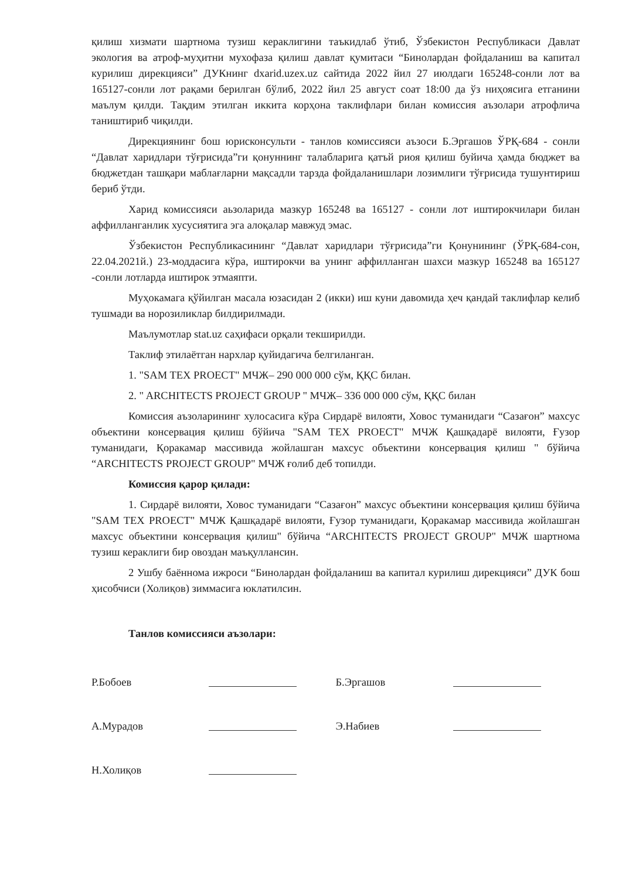қилиш хизмати шартнома тузиш кераклигини таъкидлаб ўтиб, Ўзбекистон Республикаси Давлат экология ва атроф-муҳитни мухофаза қилиш давлат қумитаси “Бинолардан фойдаланиш ва капитал курилиш дирекцияси” ДУКнинг dxarid.uzex.uz сайтида 2022 йил 27 июлдаги 165248-сонли лот ва 165127-сонли лот рақами берилган бўлиб, 2022 йил 25 август соат 18:00 да ўз ниҳоясига етганини маълум қилди. Тақдим этилган иккита корҳона таклифлари билан комиссия аъзолари атрофлича таништириб чиқилди.
Дирекциянинг бош юрисконсульти - танлов комиссияси аъзоси Б.Эргашов ЎРҚ-684 - сонли “Давлат харидлари тўғрисида”ги қонуннинг талабларига қатъй риоя қилиш буйича ҳамда бюджет ва бюджетдан ташқари маблағларни мақсадли тарзда фойдаланишлари лозимлиги тўғрисида тушунтириш бериб ўтди.
Харид комиссияси аьзоларида мазкур 165248 ва 165127 - сонли лот иштирокчилари билан аффилланганлик хусусиятига эга алоқалар мавжуд эмас.
Ўзбекистон Республикасининг “Давлат харидлари тўғрисида”ги Қонунининг (ЎРҚ-684-сон, 22.04.2021й.) 23-моддасига кўра, иштирокчи ва унинг аффилланган шахси мазкур 165248 ва 165127 -сонли лотларда иштирок этмаяпти.
Муҳокамага қўйилган масала юзасидан 2 (икки) иш куни давомида ҳеч қандай таклифлар келиб тушмади ва норозиликлар билдирилмади.
Маълумотлар stat.uz саҳифаси орқали текширилди.
Таклиф этилаётган нархлар қуйидагича белгиланган.
1. "SAM TEX PROECT" МЧЖ– 290 000 000 сўм, ҚҚС билан.
2. " ARCHITECTS PROJECT GROUP " МЧЖ– 336 000 000 сўм, ҚҚС билан
Комиссия аъзоларининг хулосасига кўра Сирдарё вилояти, Ховос туманидаги “Сазағон” махсус объектини консервация қилиш бўйича "SAM TEX PROECT" МЧЖ Қашқадарё вилояти, Ғузор туманидаги, Қоракамар массивида жойлашган махсус объектини консервация қилиш " бўйича “ARCHITECTS PROJECT GROUP" МЧЖ ғолиб деб топилди.
Комиссия қарор қилади:
1. Сирдарё вилояти, Ховос туманидаги “Сазағон” махсус объектини консервация қилиш бўйича "SAM TEX PROECT" МЧЖ Қашқадарё вилояти, Ғузор туманидаги, Қоракамар массивида жойлашган махсус объектини консервация қилиш" бўйича “ARCHITECTS PROJECT GROUP" МЧЖ шартнома тузиш кераклиги бир овоздан маъқуллансин.
2 Ушбу баённома ижроси “Бинолардан фойдаланиш ва капитал курилиш дирекцияси” ДУК бош ҳисобчиси (Холиқов) зиммасига юклатилсин.
Танлов комиссияси аъзолари:
Р.Бобоев
А.Мурадов
Н.Холиқов
Б.Эргашов
Э.Набиев